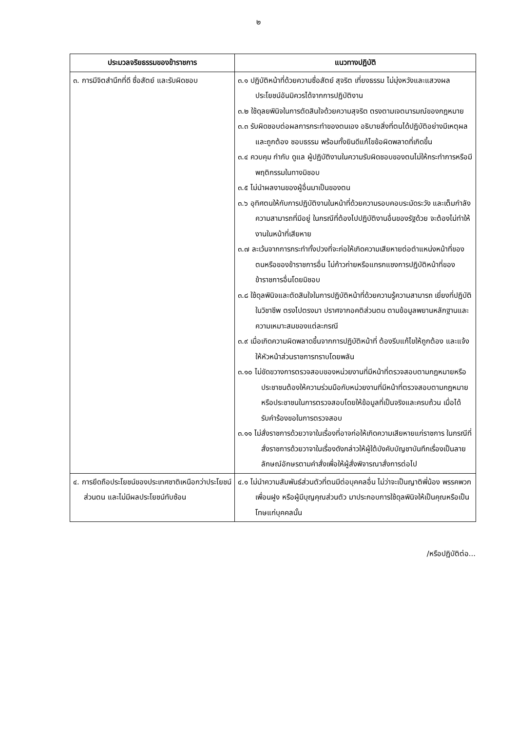๒
| ประมวลจริยธรรมของข้าราชการ | แนวทางปฏิบัติ |
| --- | --- |
| ๓. การมีจิตสำนึกที่ดี ซื่อสัตย์ และรับผิดชอบ | ๓.๑ ปฏิบัติหน้าที่ด้วยความซื่อสัตย์ สุจริต เที่ยงธรรม ไม่มุ่งหวังและแสวงผลประโยชน์อันมิควรได้จากการปฏิบัติงาน ๓.๒ ใช้ดุลยพินิจในการตัดสินใจด้วยความสุจริต ตรงตามเจตนารมณ์ของกฎหมาย ๓.๓ รับผิดชอบต่อผลการกระทำของตนเอง อธิบายสิ่งที่ตนได้ปฏิบัติอย่างมีเหตุผลและถูกต้อง ชอบธรรม พร้อมทั้งยินดีแก้ไขข้อผิดพลาดที่เกิดขึ้น ๓.๔ ควบคุม กำกับ ดูแล ผู้ปฏิบัติงานในความรับผิดชอบของตนไม่ให้กระทำการหรือมีพฤติกรรมในทางมิชอบ ๓.๕ ไม่นำผลงานของผู้อื่นมาเป็นของตน ๓.๖ อุทิศตนให้กับการปฏิบัติงานในหน้าที่ด้วยความรอบคอบระมัดระวัง และเต็มกำลังความสามารถที่มีอยู่ ในกรณีที่ต้องไปปฏิบัติงานอื่นของรัฐด้วย จะต้องไม่ทำให้งานในหน้าที่เสียหาย ๓.๗ ละเว้นจากการกระทำทั้งปวงที่จะก่อให้เกิดความเสียหายต่อตำแหน่งหน้าที่ของตนหรือของข้าราชการอื่น ไม่ก้าวก่ายหรือแทรกแซงการปฏิบัติหน้าที่ของข้าราชการอื่นโดยมิชอบ ๓.๘ ใช้ดุลพินิจและตัดสินใจในการปฏิบัติหน้าที่ด้วยความรู้ความสามารถ เยี่ยงที่ปฏิบัติในวิชาชีพ ตรงไปตรงมา ปราศจากอคติส่วนตน ตามข้อมูลพยานหลักฐานและความเหมาะสมของแต่ละกรณี ๓.๙ เมื่อเกิดความผิดพลาดขึ้นจากการปฏิบัติหน้าที่ ต้องรีบแก้ไขให้ถูกต้อง และแจ้งให้หัวหน้าส่วนราชการทราบโดยพลัน ๓.๑๐ ไม่ขัดขวางการตรวจสอบของหน่วยงานที่มีหน้าที่ตรวจสอบตามกฎหมายหรือประชาชนต้องให้ความร่วมมือกับหน่วยงานที่มีหน้าที่ตรวจสอบตามกฎหมายหรือประชาชนในการตรวจสอบโดยให้ข้อมูลที่เป็นจริงและครบถ้วน เมื่อได้รับคำร้องขอในการตรวจสอบ ๓.๑๑ ไม่สั่งราชการด้วยวาจาในเรื่องที่อาจก่อให้เกิดความเสียหายแก่ราชการ ในกรณีที่สั่งราชการด้วยวาจาในเรื่องดังกล่าวให้ผู้ใต้บังคับบัญชาบันทึกเรื่องเป็นลายลักษณ์อักษรตามคำสั่งเพื่อให้ผู้สั่งพิจารณาสั่งการต่อไป |
| ๔. การยึดถือประโยชน์ของประเทศชาติเหนือกว่าประโยชน์ส่วนตน และไม่มีผลประโยชน์ทับซ้อน | ๔.๑ ไม่นำความสัมพันธ์ส่วนตัวที่ตนมีต่อบุคคลอื่น ไม่ว่าจะเป็นญาติพี่น้อง พรรคพวกเพื่อนฝูง หรือผู้มีบุญคุณส่วนตัว มาประกอบการใช้ดุลพินิจให้เป็นคุณหรือเป็นโทษแก่บุคคลนั้น |
/หรือปฏิบัติต่อ...